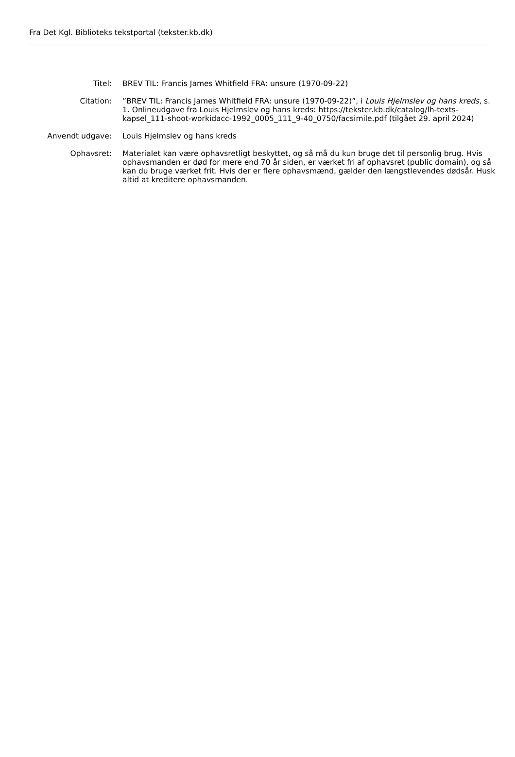Fra Det Kgl. Biblioteks tekstportal (tekster.kb.dk)
| Titel: | BREV TIL: Francis James Whitfield FRA: unsure (1970-09-22) |
| Citation: | ”BREV TIL: Francis James Whitfield FRA: unsure (1970-09-22)”, i Louis Hjelmslev og hans kreds , s. 1. Onlineudgave fra Louis Hjelmslev og hans kreds: https://tekster.kb.dk/catalog/lh-texts-kapsel_111-shoot-workidacc-1992_0005_111_9-40_0750/facsimile.pdf (tilgået 29. april 2024) |
| Anvendt udgave: | Louis Hjelmslev og hans kreds |
| Ophavsret: | Materialet kan være ophavsretligt beskyttet, og så må du kun bruge det til personlig brug. Hvis ophavsmanden er død for mere end 70 år siden, er værket fri af ophavsret (public domain), og så kan du bruge værket frit. Hvis der er flere ophavsmænd, gælder den længstlevendes dødsår. Husk altid at kreditere ophavsmanden. |